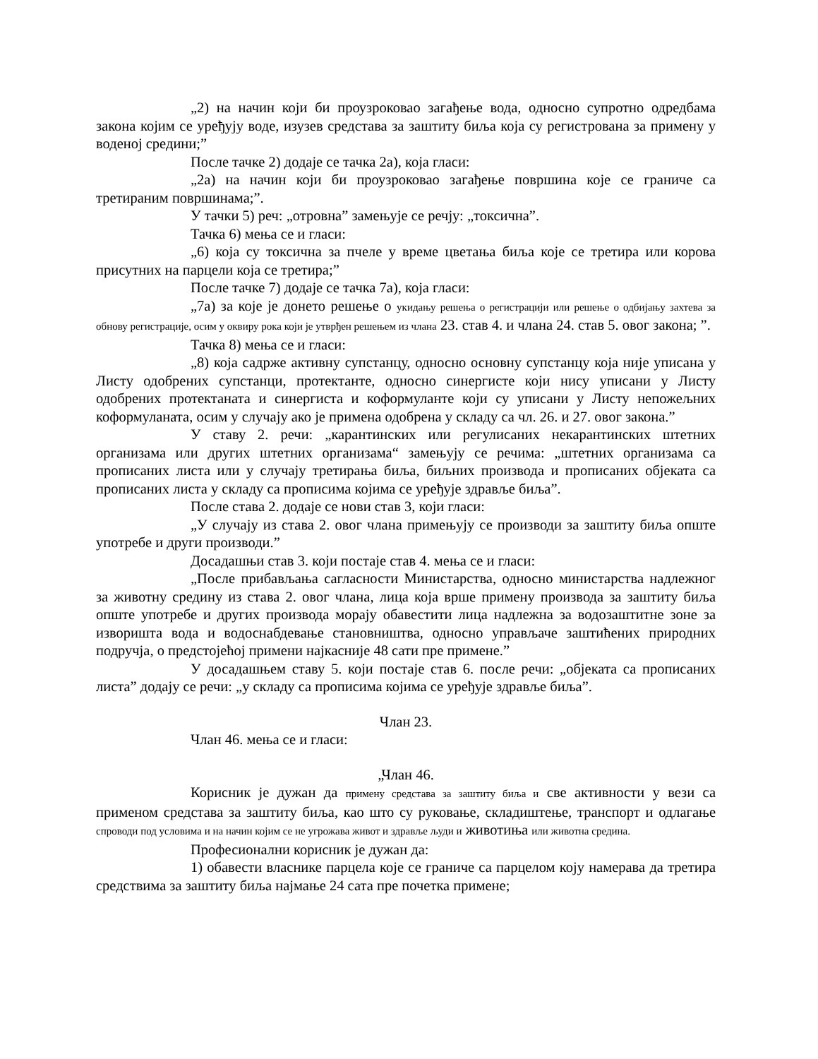„2) на начин који би проузроковао загађење вода, односно супротно одредбама закона којим се уређују воде, изузев средстава за заштиту биља која су регистрована за примену у воденој средини;”
После тачке 2) додаје се тачка 2а), која гласи:
„2а) на начин који би проузроковао загађење површина које се граниче са третираним површинама;”.
У тачки 5) реч: „отровна” замењује се речју: „токсична”.
Тачка 6) мења се и гласи:
„6) која су токсична за пчеле у време цветања биља које се третира или корова присутних на парцели која се третира;”
После тачке 7) додаје се тачка 7а), која гласи:
„7а) за које је донето решење о укидању решења о регистрацији или решење о одбијању захтева за обнову регистрације, осим у оквиру рока који је утврђен решењем из члана 23. став 4. и члана 24. став 5. овог закона; ”.
Тачка 8) мења се и гласи:
„8) која садрже активну супстанцу, односно основну супстанцу која није уписана у Листу одобрених супстанци, протектанте, односно синергисте који нису уписани у Листу одобрених протектаната и синергиста и коформуланте који су уписани у Листу непожељних коформуланата, осим у случају ако је примена одобрена у складу са чл. 26. и 27. овог закона.”
У ставу 2. речи: „карантинских или регулисаних некарантинских штетних организама или других штетних организама“ замењују се речима: „штетних организама са прописаних листа или у случају третирања биља, биљних производа и прописаних објеката са прописаних листа у складу са прописима којима се уређује здравље биља”.
После става 2. додаје се нови став 3, који гласи:
„У случају из става 2. овог члана примењују се производи за заштиту биља опште употребе и други производи.”
Досадашњи став 3. који постаје став 4. мења се и гласи:
„После прибављања сагласности Министарства, односно министарства надлежног за животну средину из става 2. овог члана, лица која врше примену производа за заштиту биља опште употребе и других производа морају обавестити лица надлежна за водозаштитне зоне за изворишта вода и водоснабдевање становништва, односно управљаче заштићених природних подручја, о предстојећој примени најкасније 48 сати пре примене.”
У досадашњем ставу 5. који постаје став 6. после речи: „објеката са прописаних листа” додају се речи: „у складу са прописима којима се уређује здравље биља”.
Члан 23.
Члан 46. мења се и гласи:
„Члан 46.
Корисник је дужан да примену средстава за заштиту биља и све активности у вези са применом средстава за заштиту биља, као што су руковање, складиштење, транспорт и одлагање спроводи под условима и на начин којим се не угрожава живот и здравље људи и животиња или животна средина.
Професионални корисник је дужан да:
1) обавести власнике парцела које се граниче са парцелом коју намерава да третира средствима за заштиту биља најмање 24 сата пре почетка примене;